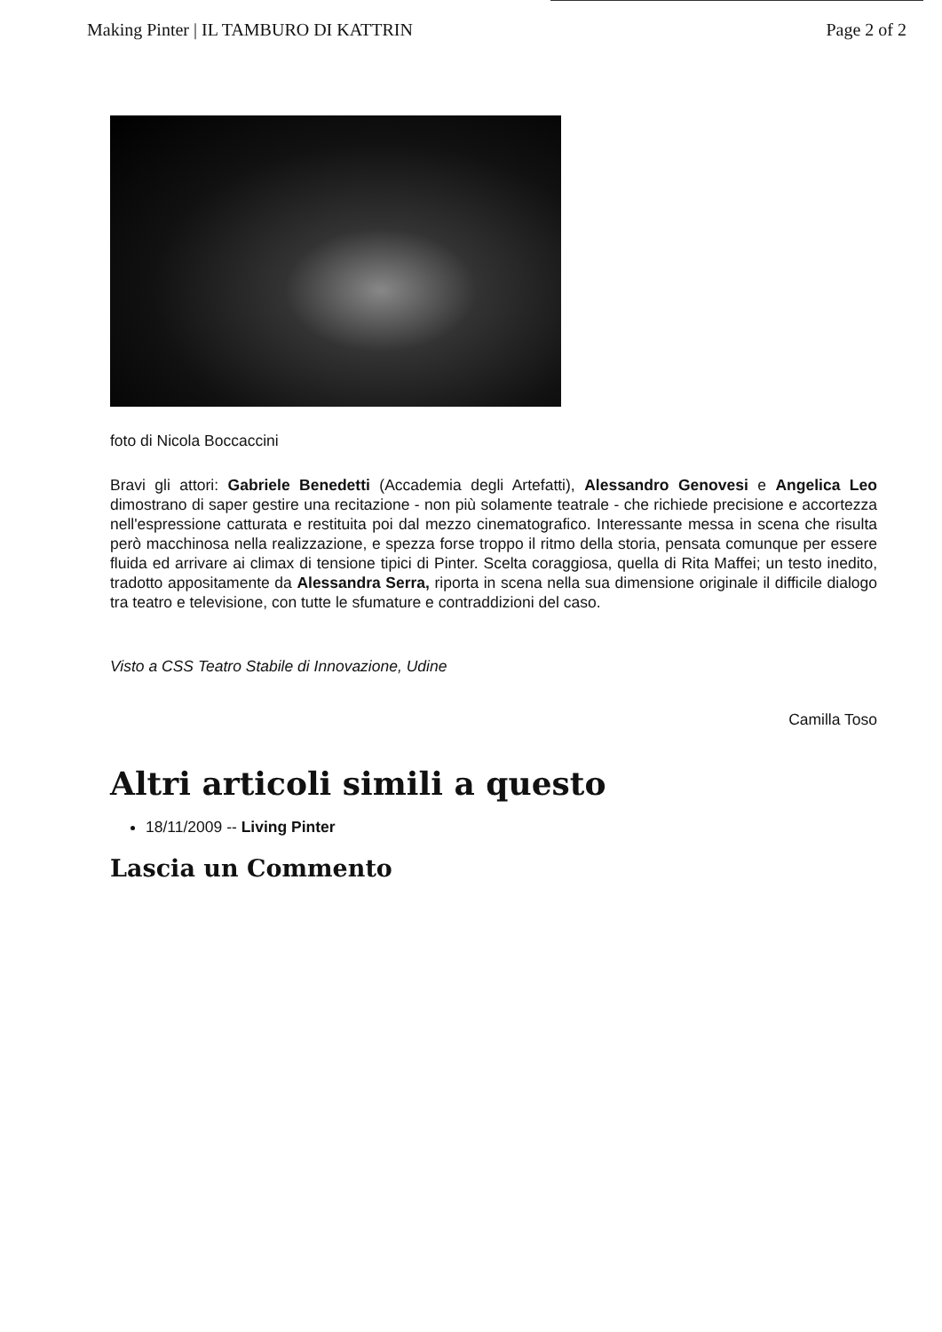Making Pinter | IL TAMBURO DI KATTRIN Page 2 of 2
foto di Nicola Boccaccini
Bravi gli attori: Gabriele Benedetti (Accademia degli Artefatti), Alessandro Genovesi e Angelica Leo dimostrano di saper gestire una recitazione - non più solamente teatrale - che richiede precisione e accortezza nell'espressione catturata e restituita poi dal mezzo cinematografico. Interessante messa in scena che risulta però macchinosa nella realizzazione, e spezza forse troppo il ritmo della storia, pensata comunque per essere fluida ed arrivare ai climax di tensione tipici di Pinter. Scelta coraggiosa, quella di Rita Maffei; un testo inedito, tradotto appositamente da Alessandra Serra, riporta in scena nella sua dimensione originale il difficile dialogo tra teatro e televisione, con tutte le sfumature e contraddizioni del caso.
Visto a CSS Teatro Stabile di Innovazione, Udine
Camilla Toso
Altri articoli simili a questo
18/11/2009 -- Living Pinter
Lascia un Commento